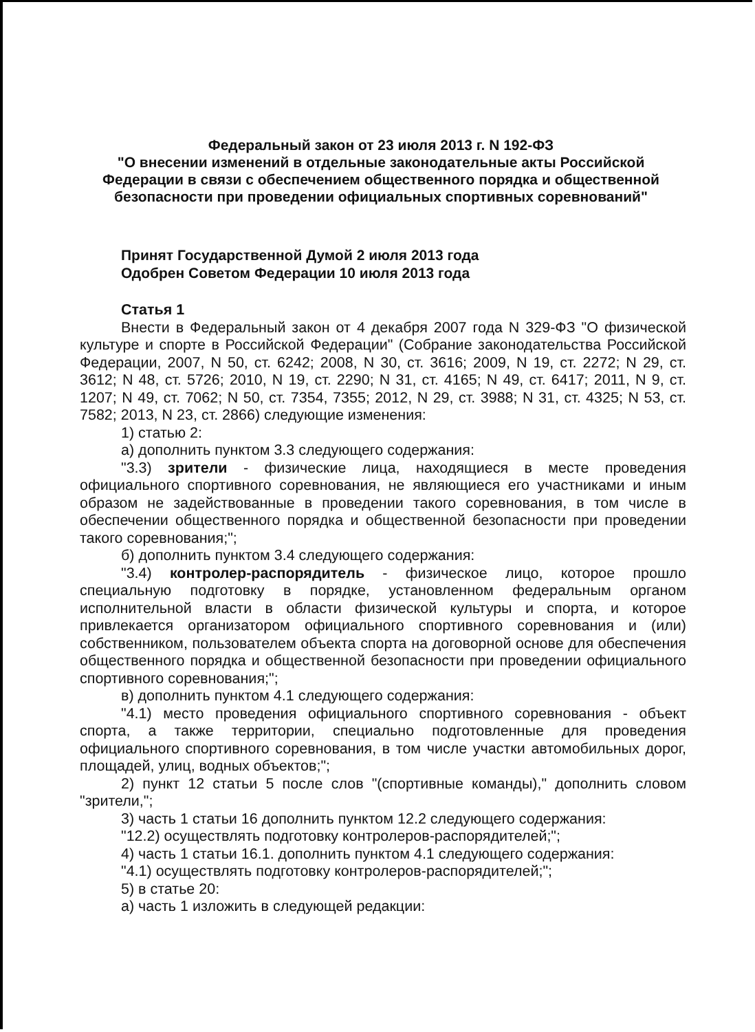Федеральный закон от 23 июля 2013 г. N 192-ФЗ
"О внесении изменений в отдельные законодательные акты Российской Федерации в связи с обеспечением общественного порядка и общественной безопасности при проведении официальных спортивных соревнований"
Принят Государственной Думой 2 июля 2013 года
Одобрен Советом Федерации 10 июля 2013 года
Статья 1
Внести в Федеральный закон от 4 декабря 2007 года N 329-ФЗ "О физической культуре и спорте в Российской Федерации" (Собрание законодательства Российской Федерации, 2007, N 50, ст. 6242; 2008, N 30, ст. 3616; 2009, N 19, ст. 2272; N 29, ст. 3612; N 48, ст. 5726; 2010, N 19, ст. 2290; N 31, ст. 4165; N 49, ст. 6417; 2011, N 9, ст. 1207; N 49, ст. 7062; N 50, ст. 7354, 7355; 2012, N 29, ст. 3988; N 31, ст. 4325; N 53, ст. 7582; 2013, N 23, ст. 2866) следующие изменения:
1) статью 2:
а) дополнить пунктом 3.3 следующего содержания:
"3.3) зрители - физические лица, находящиеся в месте проведения официального спортивного соревнования, не являющиеся его участниками и иным образом не задействованные в проведении такого соревнования, в том числе в обеспечении общественного порядка и общественной безопасности при проведении такого соревнования;";
б) дополнить пунктом 3.4 следующего содержания:
"3.4) контролер-распорядитель - физическое лицо, которое прошло специальную подготовку в порядке, установленном федеральным органом исполнительной власти в области физической культуры и спорта, и которое привлекается организатором официального спортивного соревнования и (или) собственником, пользователем объекта спорта на договорной основе для обеспечения общественного порядка и общественной безопасности при проведении официального спортивного соревнования;";
в) дополнить пунктом 4.1 следующего содержания:
"4.1) место проведения официального спортивного соревнования - объект спорта, а также территории, специально подготовленные для проведения официального спортивного соревнования, в том числе участки автомобильных дорог, площадей, улиц, водных объектов;";
2) пункт 12 статьи 5 после слов "(спортивные команды)," дополнить словом "зрители,";
3) часть 1 статьи 16 дополнить пунктом 12.2 следующего содержания:
"12.2) осуществлять подготовку контролеров-распорядителей;";
4) часть 1 статьи 16.1. дополнить пунктом 4.1 следующего содержания:
"4.1) осуществлять подготовку контролеров-распорядителей;";
5) в статье 20:
а) часть 1 изложить в следующей редакции: